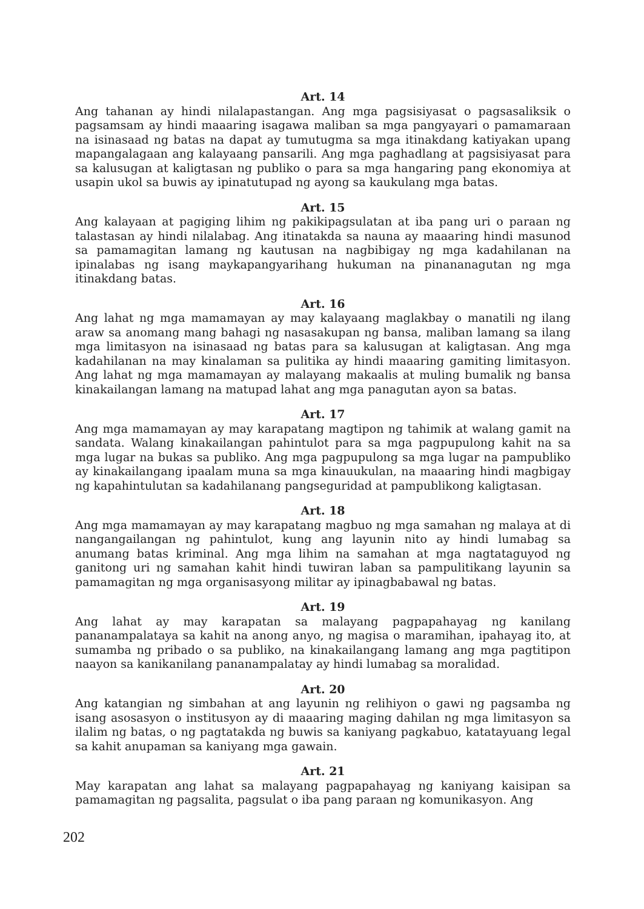Art. 14
Ang tahanan ay hindi nilalapastangan. Ang mga pagsisiyasat o pagsasaliksik o pagsamsam ay hindi maaaring isagawa maliban sa mga pangyayari o pamamaraan na isinasaad ng batas na dapat ay tumutugma sa mga itinakdang katiyakan upang mapangalagaan ang kalayaang pansarili. Ang mga paghadlang at pagsisiyasat para sa kalusugan at kaligtasan ng publiko o para sa mga hangaring pang ekonomiya at usapin ukol sa buwis ay ipinatutupad ng ayong sa kaukulang mga batas.
Art. 15
Ang kalayaan at pagiging lihim ng pakikipagsulatan at iba pang uri o paraan ng talastasan ay hindi nilalabag. Ang itinatakda sa nauna ay maaaring hindi masunod sa pamamagitan lamang ng kautusan na nagbibigay ng mga kadahilanan na ipinalabas ng isang maykapangyarihang hukuman na pinananagutan ng mga itinakdang batas.
Art. 16
Ang lahat ng mga mamamayan ay may kalayaang maglakbay o manatili ng ilang araw sa anomang mang bahagi ng nasasakupan ng bansa, maliban lamang sa ilang mga limitasyon na isinasaad ng batas para sa kalusugan at kaligtasan. Ang mga kadahilanan na may kinalaman sa pulitika ay hindi maaaring gamiting limitasyon. Ang lahat ng mga mamamayan ay malayang makaalis at muling bumalik ng bansa kinakailangan lamang na matupad lahat ang mga panagutan ayon sa batas.
Art. 17
Ang mga mamamayan ay may karapatang magtipon ng tahimik at walang gamit na sandata. Walang kinakailangan pahintulot para sa mga pagpupulong kahit na sa mga lugar na bukas sa publiko. Ang mga pagpupulong sa mga lugar na pampubliko ay kinakailangang ipaalam muna sa mga kinauukulan, na maaaring hindi magbigay ng kapahintulutan sa kadahilanang pangseguridad at pampublikong kaligtasan.
Art. 18
Ang mga mamamayan ay may karapatang magbuo ng mga samahan ng malaya at di nangangailangan ng pahintulot, kung ang layunin nito ay hindi lumabag sa anumang batas kriminal. Ang mga lihim na samahan at mga nagtataguyod ng ganitong uri ng samahan kahit hindi tuwiran laban sa pampulitikang layunin sa pamamagitan ng mga organisasyong militar ay ipinagbabawal ng batas.
Art. 19
Ang lahat ay may karapatan sa malayang pagpapahayag ng kanilang pananampalataya sa kahit na anong anyo, ng magisa o maramihan, ipahayag ito, at sumamba ng pribado o sa publiko, na kinakailangang lamang ang mga pagtitipon naayon sa kanikanilang pananampalatay ay hindi lumabag sa moralidad.
Art. 20
Ang katangian ng simbahan at ang layunin ng relihiyon o gawi ng pagsamba ng isang asosasyon o institusyon ay di maaaring maging dahilan ng mga limitasyon sa ilalim ng batas, o ng pagtatakda ng buwis sa kaniyang pagkabuo, katatayuang legal sa kahit anupaman sa kaniyang mga gawain.
Art. 21
May karapatan ang lahat sa malayang pagpapahayag ng kaniyang kaisipan sa pamamagitan ng pagsalita, pagsulat o iba pang paraan ng komunikasyon. Ang
202